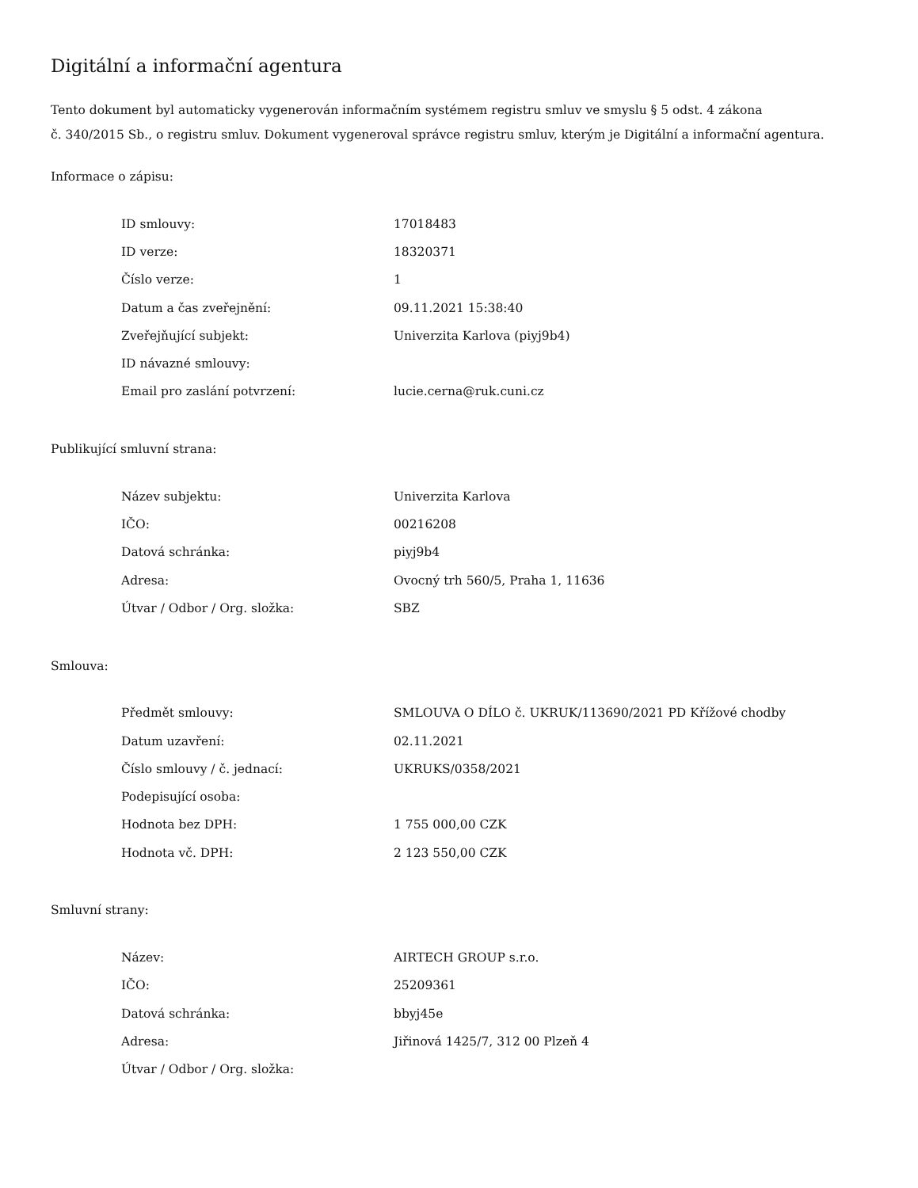Digitální a informační agentura
Tento dokument byl automaticky vygenerován informačním systémem registru smluv ve smyslu § 5 odst. 4 zákona
č. 340/2015 Sb., o registru smluv. Dokument vygeneroval správce registru smluv, kterým je Digitální a informační agentura.
Informace o zápisu:
| ID smlouvy: | 17018483 |
| ID verze: | 18320371 |
| Číslo verze: | 1 |
| Datum a čas zveřejnění: | 09.11.2021 15:38:40 |
| Zveřejňující subjekt: | Univerzita Karlova (piyj9b4) |
| ID návazné smlouvy: | |
| Email pro zaslání potvrzení: | lucie.cerna@ruk.cuni.cz |
Publikující smluvní strana:
| Název subjektu: | Univerzita Karlova |
| IČO: | 00216208 |
| Datová schránka: | piyj9b4 |
| Adresa: | Ovocný trh 560/5, Praha 1, 11636 |
| Útvar / Odbor / Org. složka: | SBZ |
Smlouva:
| Předmět smlouvy: | SMLOUVA O DÍLO č. UKRUK/113690/2021 PD Křížové chodby |
| Datum uzavření: | 02.11.2021 |
| Číslo smlouvy / č. jednací: | UKRUKS/0358/2021 |
| Podepisující osoba: | |
| Hodnota bez DPH: | 1 755 000,00 CZK |
| Hodnota vč. DPH: | 2 123 550,00 CZK |
Smluvní strany:
| Název: | AIRTECH GROUP s.r.o. |
| IČO: | 25209361 |
| Datová schránka: | bbyj45e |
| Adresa: | Jiřinová 1425/7, 312 00 Plzeň 4 |
| Útvar / Odbor / Org. složka: | |